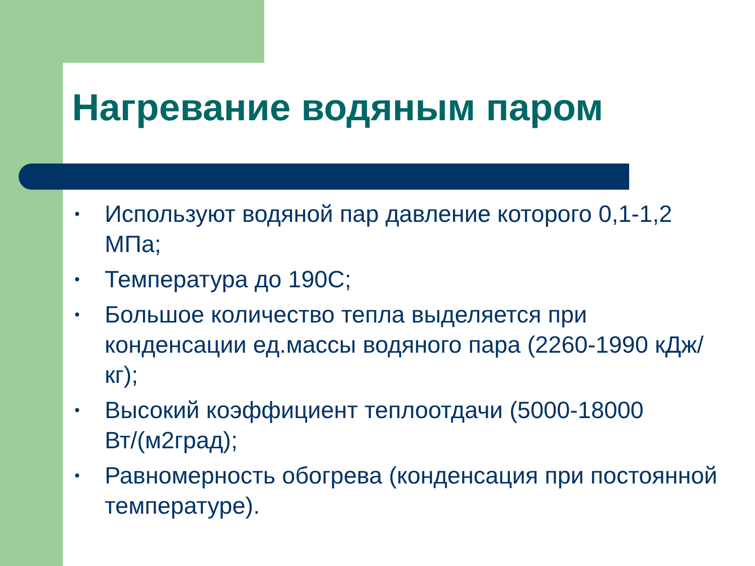Нагревание водяным паром
• Используют водяной пар давление которого 0,1-1,2 МПа;
• Температура до 190С;
• Большое количество тепла выделяется при конденсации ед.массы водяного пара (2260-1990 кДж/кг);
• Высокий коэффициент теплоотдачи (5000-18000 Вт/(м2град);
• Равномерность обогрева (конденсация при постоянной температуре).